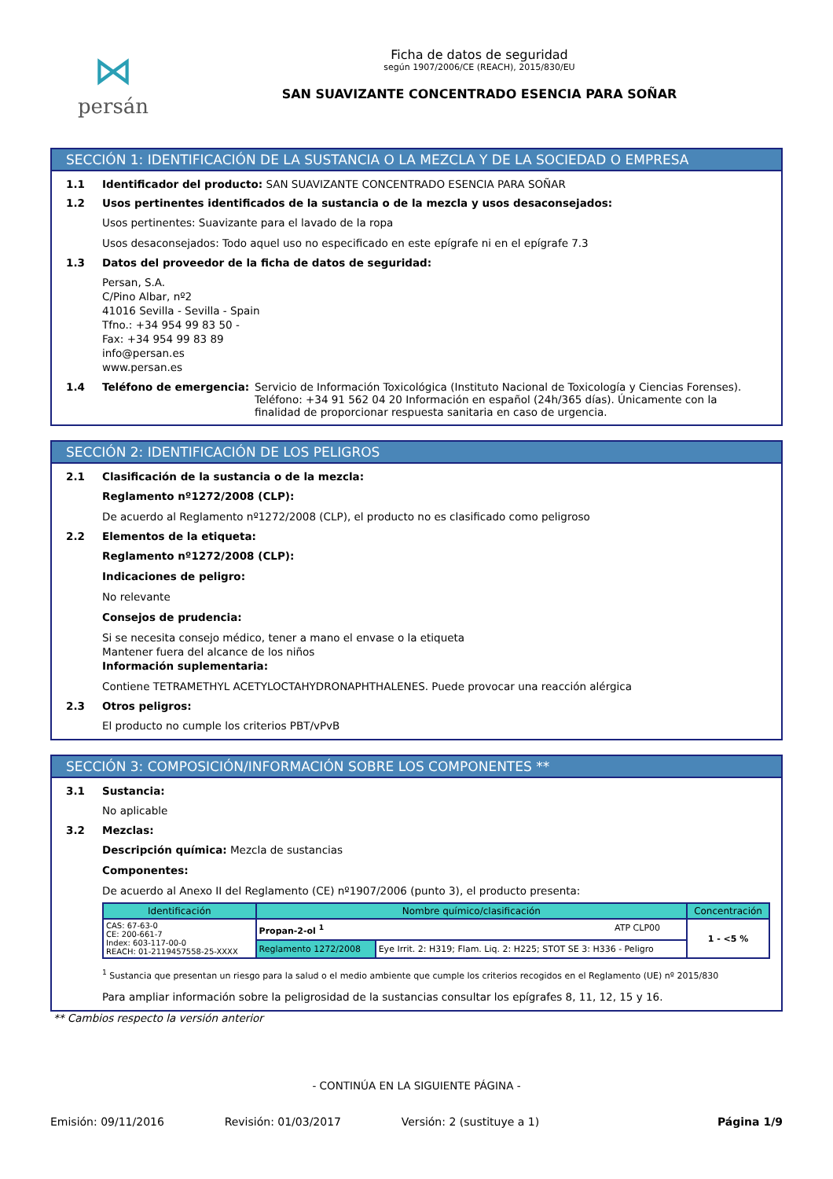⋈
persán
Ficha de datos de seguridad
según 1907/2006/CE (REACH), 2015/830/EU
SAN SUAVIZANTE CONCENTRADO ESENCIA PARA SOÑAR
SECCIÓN 1: IDENTIFICACIÓN DE LA SUSTANCIA O LA MEZCLA Y DE LA SOCIEDAD O EMPRESA
1.1 Identificador del producto: SAN SUAVIZANTE CONCENTRADO ESENCIA PARA SOÑAR
1.2 Usos pertinentes identificados de la sustancia o de la mezcla y usos desaconsejados:
Usos pertinentes: Suavizante para el lavado de la ropa
Usos desaconsejados: Todo aquel uso no especificado en este epígrafe ni en el epígrafe 7.3
1.3 Datos del proveedor de la ficha de datos de seguridad:
Persan, S.A.
C/Pino Albar, nº2
41016 Sevilla - Sevilla - Spain
Tfno.: +34 954 99 83 50 -
Fax: +34 954 99 83 89
info@persan.es
www.persan.es
1.4 Teléfono de emergencia: Servicio de Información Toxicológica (Instituto Nacional de Toxicología y Ciencias Forenses). Teléfono: +34 91 562 04 20 Información en español (24h/365 días). Únicamente con la finalidad de proporcionar respuesta sanitaria en caso de urgencia.
SECCIÓN 2: IDENTIFICACIÓN DE LOS PELIGROS
2.1 Clasificación de la sustancia o de la mezcla:
Reglamento nº1272/2008 (CLP):
De acuerdo al Reglamento nº1272/2008 (CLP), el producto no es clasificado como peligroso
2.2 Elementos de la etiqueta:
Reglamento nº1272/2008 (CLP):
Indicaciones de peligro:
No relevante
Consejos de prudencia:
Si se necesita consejo médico, tener a mano el envase o la etiqueta
Mantener fuera del alcance de los niños
Información suplementaria:
Contiene TETRAMETHYL ACETYLOCTAHYDRONAPHTHALENES. Puede provocar una reacción alérgica
2.3 Otros peligros:
El producto no cumple los criterios PBT/vPvB
SECCIÓN 3: COMPOSICIÓN/INFORMACIÓN SOBRE LOS COMPONENTES **
3.1 Sustancia:
No aplicable
3.2 Mezclas:
Descripción química: Mezcla de sustancias
Componentes:
De acuerdo al Anexo II del Reglamento (CE) nº1907/2006 (punto 3), el producto presenta:
| Identificación | Nombre químico/clasificación | | Concentración |
| --- | --- | --- | --- |
| CAS: 67-63-0 CE: 200-661-7 Index: 603-117-00-0 REACH: 01-2119457558-25-XXXX | Propan-2-ol <sup>1</sup> ATP CLP00 | | 1 - <5 % |
| | Reglamento 1272/2008 | Eye Irrit. 2: H319; Flam. Liq. 2: H225; STOT SE 3: H336 - Peligro | |
<sup>1</sup> Sustancia que presentan un riesgo para la salud o el medio ambiente que cumple los criterios recogidos en el Reglamento (UE) nº 2015/830
Para ampliar información sobre la peligrosidad de la sustancias consultar los epígrafes 8, 11, 12, 15 y 16.
** Cambios respecto la versión anterior
- CONTINÚA EN LA SIGUIENTE PÁGINA -
Emisión: 09/11/2016 Revisión: 01/03/2017 Versión: 2 (sustituye a 1) Página 1/9